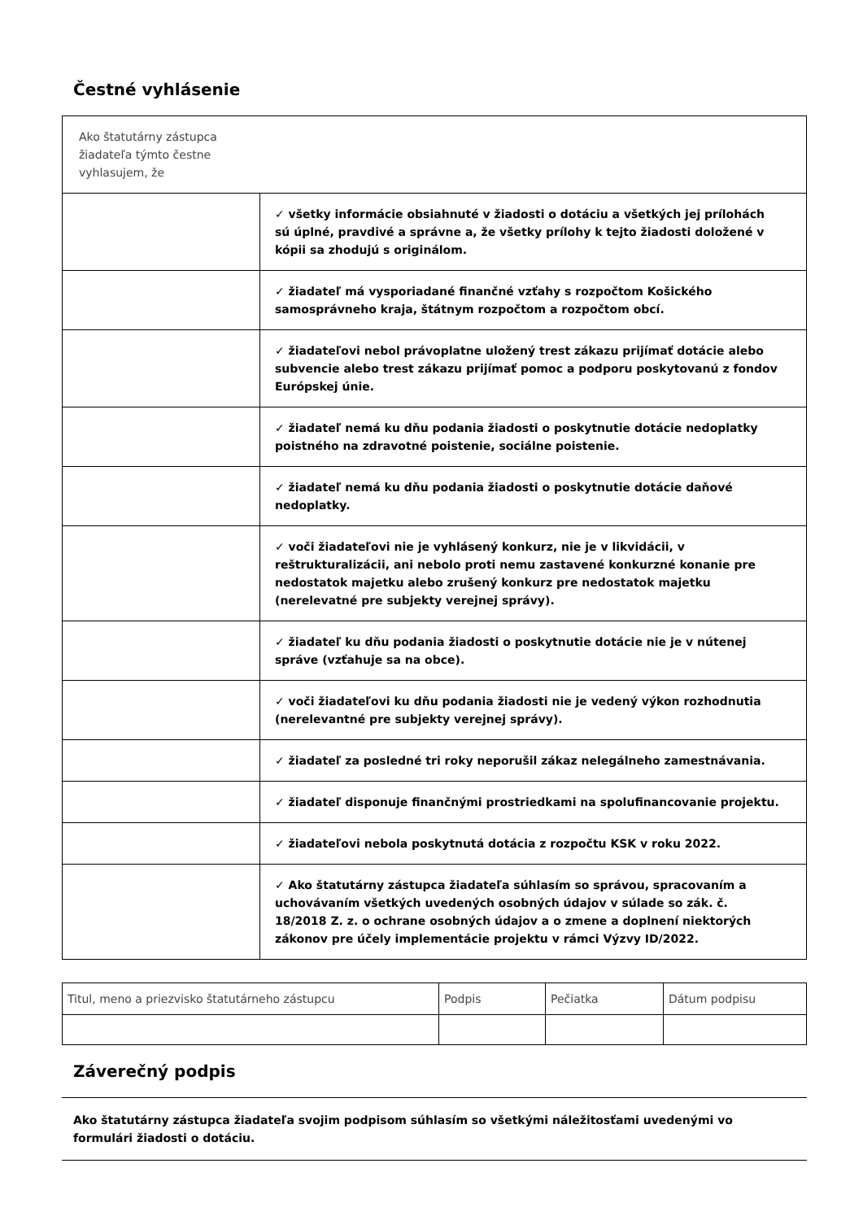Čestné vyhlásenie
| Ako štatutárny zástupca žiadateľa týmto čestne vyhlasujem, že | |
| | ✓ všetky informácie obsiahnuté v žiadosti o dotáciu a všetkých jej prílohách sú úplné, pravdivé a správne a, že všetky prílohy k tejto žiadosti doložené v kópii sa zhodujú s originálom. |
| | ✓ žiadateľ má vysporiadané finančné vzťahy s rozpočtom Košického samosprávneho kraja, štátnym rozpočtom a rozpočtom obcí. |
| | ✓ žiadateľovi nebol právoplatne uložený trest zákazu prijímať dotácie alebo subvencie alebo trest zákazu prijímať pomoc a podporu poskytovanú z fondov Európskej únie. |
| | ✓ žiadateľ nemá ku dňu podania žiadosti o poskytnutie dotácie nedoplatky poistného na zdravotné poistenie, sociálne poistenie. |
| | ✓ žiadateľ nemá ku dňu podania žiadosti o poskytnutie dotácie daňové nedoplatky. |
| | ✓ voči žiadateľovi nie je vyhlásený konkurz, nie je v likvidácii, v reštrukturalizácii, ani nebolo proti nemu zastavené konkurzné konanie pre nedostatok majetku alebo zrušený konkurz pre nedostatok majetku (nerelevatné pre subjekty verejnej správy). |
| | ✓ žiadateľ ku dňu podania žiadosti o poskytnutie dotácie nie je v nútenej správe (vzťahuje sa na obce). |
| | ✓ voči žiadateľovi ku dňu podania žiadosti nie je vedený výkon rozhodnutia (nerelevantné pre subjekty verejnej správy). |
| | ✓ žiadateľ za posledné tri roky neporušil zákaz nelegálneho zamestnávania. |
| | ✓ žiadateľ disponuje finančnými prostriedkami na spolufinancovanie projektu. |
| | ✓ žiadateľovi nebola poskytnutá dotácia z rozpočtu KSK v roku 2022. |
| | ✓ Ako štatutárny zástupca žiadateľa súhlasím so správou, spracovaním a uchovávaním všetkých uvedených osobných údajov v súlade so zák. č. 18/2018 Z. z. o ochrane osobných údajov a o zmene a doplnení niektorých zákonov pre účely implementácie projektu v rámci Výzvy ID/2022. |
| Titul, meno a priezvisko štatutárneho zástupcu | Podpis | Pečiatka | Dátum podpisu |
Záverečný podpis
Ako štatutárny zástupca žiadateľa svojim podpisom súhlasím so všetkými náležitosťami uvedenými vo formulári žiadosti o dotáciu.